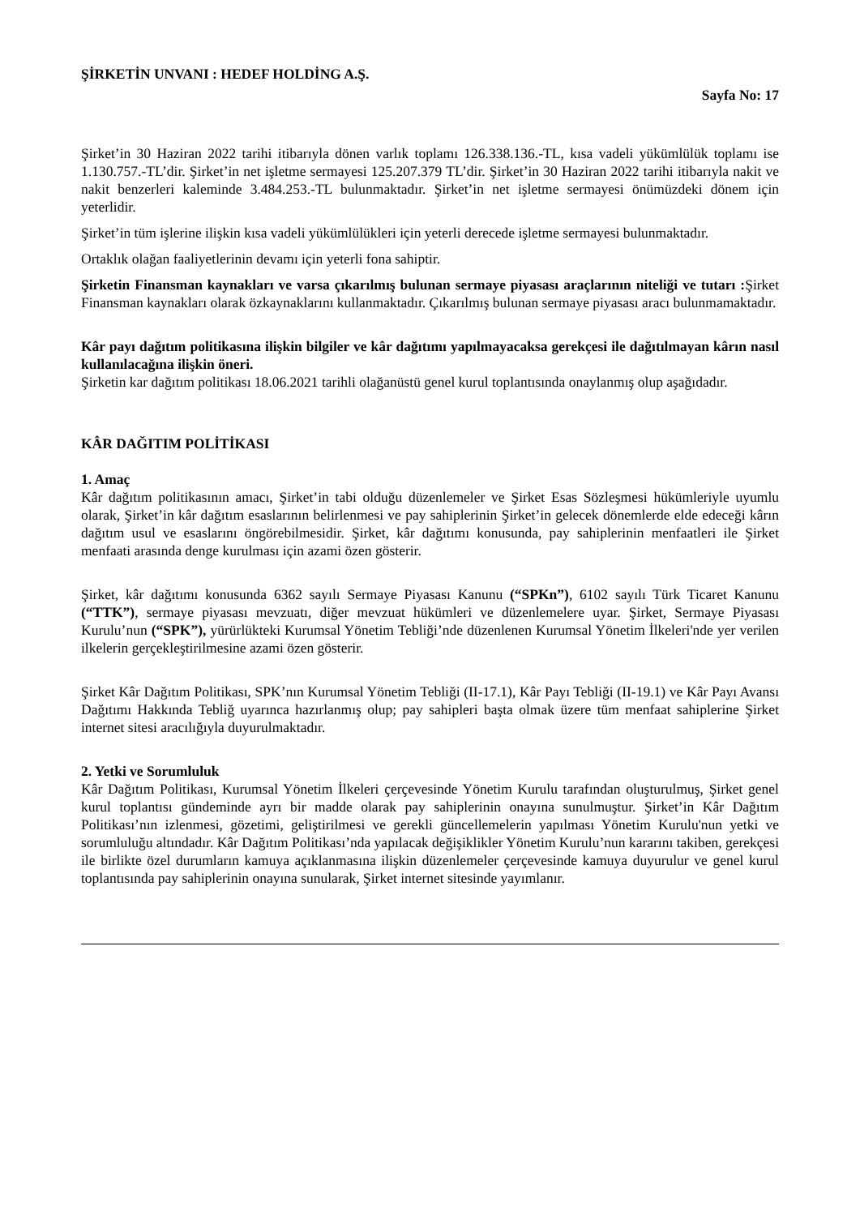ŞİRKETİN UNVANI : HEDEF HOLDİNG A.Ş.
Sayfa No: 17
Şirket’in 30 Haziran 2022 tarihi itibarıyla dönen varlık toplamı 126.338.136.-TL, kısa vadeli yükümlülük toplamı ise 1.130.757.-TL’dir. Şirket’in net işletme sermayesi 125.207.379 TL’dir. Şirket’in 30 Haziran 2022 tarihi itibarıyla nakit ve nakit benzerleri kaleminde 3.484.253.-TL bulunmaktadır. Şirket’in net işletme sermayesi önümüzdeki dönem için yeterlidir.
Şirket’in tüm işlerine ilişkin kısa vadeli yükümlülükleri için yeterli derecede işletme sermayesi bulunmaktadır.
Ortaklık olağan faaliyetlerinin devamı için yeterli fona sahiptir.
Şirketin Finansman kaynakları ve varsa çıkarılmış bulunan sermaye piyasası araçlarının niteliği ve tutarı : Şirket Finansman kaynakları olarak özkaynaklarını kullanmaktadır. Çıkarılmış bulunan sermaye piyasası aracı bulunmamaktadır.
Kâr payı dağıtım politikasına ilişkin bilgiler ve kâr dağıtımı yapılmayacaksa gerekçesi ile dağıtılmayan kârın nasıl kullanılacağına ilişkin öneri.
Şirketin kar dağıtım politikası 18.06.2021 tarihli olağanüstü genel kurul toplantısında onaylanmış olup aşağıdadır.
KÂR DAĞITIM POLİTİKASI
1. Amaç
Kâr dağıtım politikasının amacı, Şirket’in tabi olduğu düzenlemeler ve Şirket Esas Sözleşmesi hükümleriyle uyumlu olarak, Şirket’in kâr dağıtım esaslarının belirlenmesi ve pay sahiplerinin Şirket’in gelecek dönemlerde elde edeceği kârın dağıtım usul ve esaslarını öngörebilmesidir. Şirket, kâr dağıtımı konusunda, pay sahiplerinin menfaatleri ile Şirket menfaati arasında denge kurulması için azami özen gösterir.
Şirket, kâr dağıtımı konusunda 6362 sayılı Sermaye Piyasası Kanunu (“SPKn”), 6102 sayılı Türk Ticaret Kanunu (“TTK”), sermaye piyasası mevzuatı, diğer mevzuat hükümleri ve düzenlemelere uyar. Şirket, Sermaye Piyasası Kurulu’nun (“SPK”), yürürlükteki Kurumsal Yönetim Tebliği’nde düzenlenen Kurumsal Yönetim İlkeleri'nde yer verilen ilkelerin gerçekleştirilmesine azami özen gösterir.
Şirket Kâr Dağıtım Politikası, SPK’nın Kurumsal Yönetim Tebliği (II-17.1), Kâr Payı Tebliği (II-19.1) ve Kâr Payı Avansı Dağıtımı Hakkında Tebliğ uyarınca hazırlanmış olup; pay sahipleri başta olmak üzere tüm menfaat sahiplerine Şirket internet sitesi aracılığıyla duyurulmaktadır.
2. Yetki ve Sorumluluk
Kâr Dağıtım Politikası, Kurumsal Yönetim İlkeleri çerçevesinde Yönetim Kurulu tarafından oluşturulmuş, Şirket genel kurul toplantısı gündeminde ayrı bir madde olarak pay sahiplerinin onayına sunulmuştur. Şirket’in Kâr Dağıtım Politikası’nın izlenmesi, gözetimi, geliştirilmesi ve gerekli güncellemelerin yapılması Yönetim Kurulu'nun yetki ve sorumluluğu altındadır. Kâr Dağıtım Politikası’nda yapılacak değişiklikler Yönetim Kurulu’nun kararını takiben, gerekçesi
ile birlikte özel durumların kamuya açıklanmasına ilişkin düzenlemeler çerçevesinde kamuya duyurulur ve genel kurul toplantısında pay sahiplerinin onayına sunularak, Şirket internet sitesinde yayımlanır.